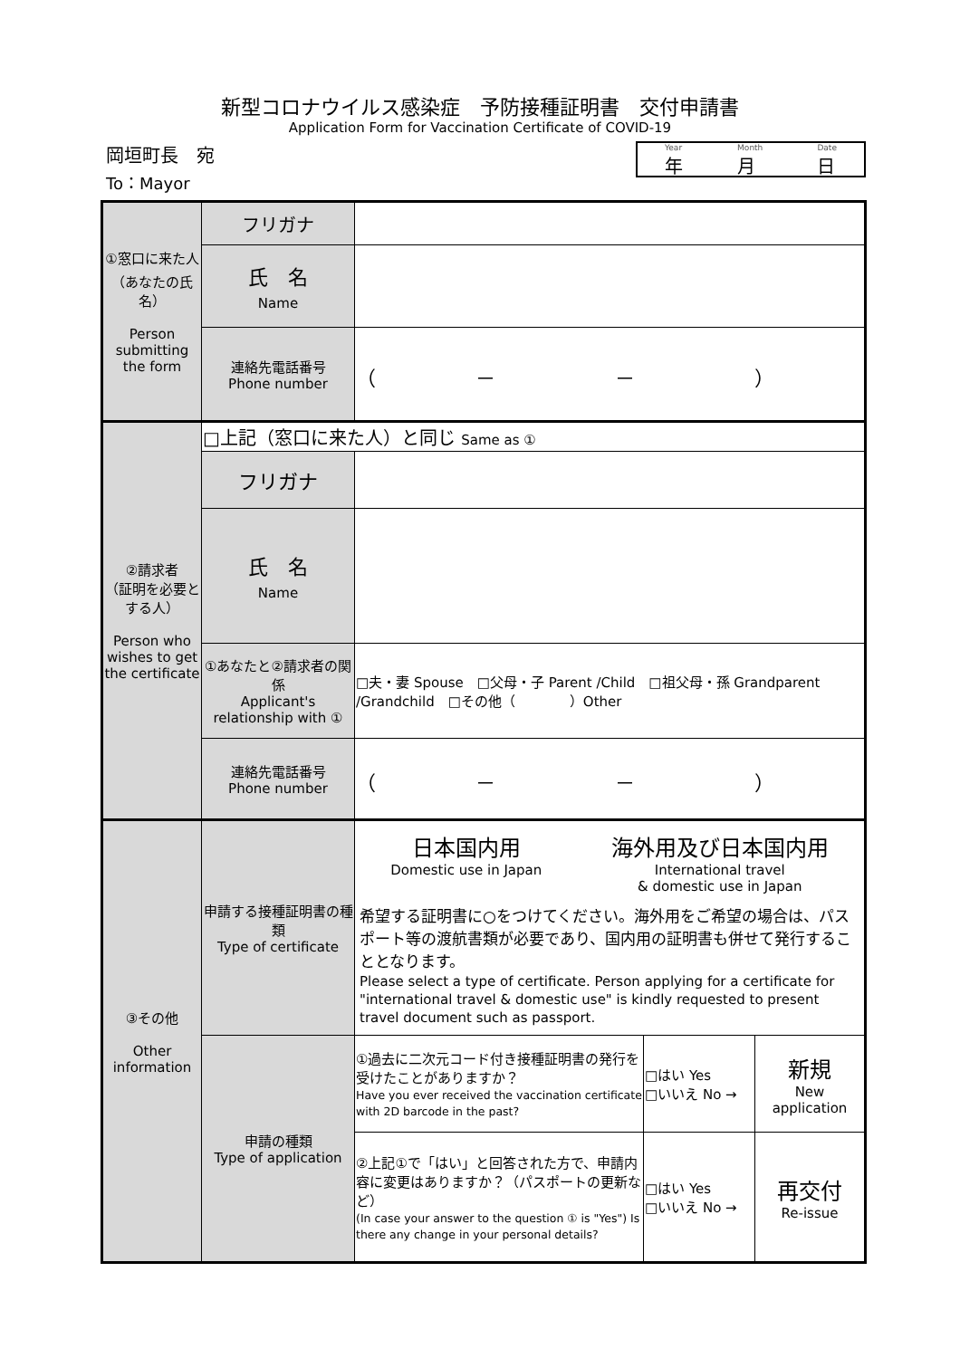新型コロナウイルス感染症　予防接種証明書　交付申請書
Application Form for Vaccination Certificate of COVID-19
岡垣町長　宛
To：Mayor
Year
年 Month
月 Date
日
| ①窓口に来た人 （あなたの氏名） Person submitting the form | フリガナ | | | |
| | 氏 名 Name | | | |
| | 連絡先電話番号 Phone number | （ － － ） | | |
| ②請求者 （証明を必要とする人） Person who wishes to get the certificate | □上記（窓口に来た人）と同じ Same as ① | | | |
| | フリガナ | | | |
| | 氏 名 Name | | | |
| | ①あなたと②請求者の関係 Applicant's relationship with ① | □夫・妻 Spouse □父母・子 Parent /Child □祖父母・孫 Grandparent /Grandchild □その他（ ）Other | | |
| | 連絡先電話番号 Phone number | （ － － ） | | |
| ③その他 Other information | 申請する接種証明書の種類 Type of certificate | 日本国内用 Domestic use in Japan 海外用及び日本国内用 International travel & domestic use in Japan 希望する証明書に○をつけてください。海外用をご希望の場合は、パスポート等の渡航書類が必要であり、国内用の証明書も併せて発行することとなります。 Please select a type of certificate. Person applying for a certificate for "international travel & domestic use" is kindly requested to present travel document such as passport. | | |
| | 申請の種類 Type of application | ①過去に二次元コード付き接種証明書の発行を受けたことがありますか？ Have you ever received the vaccination certificate with 2D barcode in the past? | □はい Yes □いいえ No → | 新規 New application |
| | | ②上記①で「はい」と回答された方で、申請内容に変更はありますか？（パスポートの更新など） (In case your answer to the question ① is "Yes") Is there any change in your personal details? | □はい Yes □いいえ No → | 再交付 Re-issue |